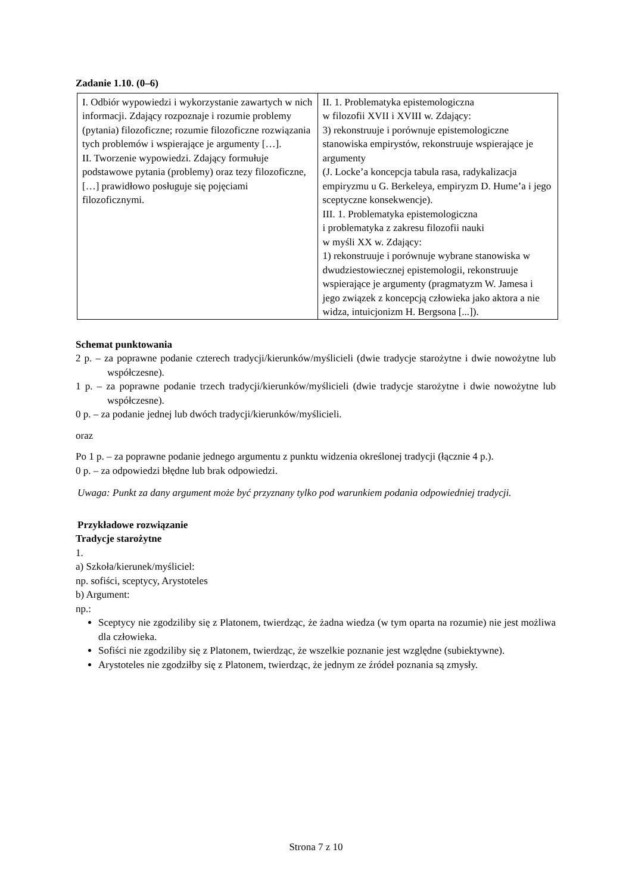Zadanie 1.10. (0–6)
| I. Odbiór wypowiedzi i wykorzystanie zawartych w nich informacji. Zdający rozpoznaje i rozumie problemy (pytania) filozoficzne; rozumie filozoficzne rozwiązania tych problemów i wspierające je argumenty […]. II. Tworzenie wypowiedzi. Zdający formułuje podstawowe pytania (problemy) oraz tezy filozoficzne, […] prawidłowo posługuje się pojęciami filozoficznymi. | II. 1. Problematyka epistemologiczna w filozofii XVII i XVIII w. Zdający: 3) rekonstruuje i porównuje epistemologiczne stanowiska empirystów, rekonstruuje wspierające je argumenty (J. Locke’a koncepcja tabula rasa, radykalizacja empiryzmu u G. Berkeleya, empiryzm D. Hume’a i jego sceptyczne konsekwencje). III. 1. Problematyka epistemologiczna i problematyka z zakresu filozofii nauki w myśli XX w. Zdający: 1) rekonstruuje i porównuje wybrane stanowiska w dwudziestowiecznej epistemologii, rekonstruuje wspierające je argumenty (pragmatyzm W. Jamesa i jego związek z koncepcją człowieka jako aktora a nie widza, intuicjonizm H. Bergsona [...]). |
Schemat punktowania
2 p. – za poprawne podanie czterech tradycji/kierunków/myślicieli (dwie tradycje starożytne i dwie nowożytne lub współczesne).
1 p. – za poprawne podanie trzech tradycji/kierunków/myślicieli (dwie tradycje starożytne i dwie nowożytne lub współczesne).
0 p. – za podanie jednej lub dwóch tradycji/kierunków/myślicieli.
oraz
Po 1 p. – za poprawne podanie jednego argumentu z punktu widzenia określonej tradycji (łącznie 4 p.).
0 p. – za odpowiedzi błędne lub brak odpowiedzi.
Uwaga: Punkt za dany argument może być przyznany tylko pod warunkiem podania odpowiedniej tradycji.
Przykładowe rozwiązanie
Tradycje starożytne
1.
a) Szkoła/kierunek/myśliciel:
np. sofiści, sceptycy, Arystoteles
b) Argument:
np.:
Sceptycy nie zgodziliby się z Platonem, twierdząc, że żadna wiedza (w tym oparta na rozumie) nie jest możliwa dla człowieka.
Sofiści nie zgodziliby się z Platonem, twierdząc, że wszelkie poznanie jest względne (subiektywne).
Arystoteles nie zgodziłby się z Platonem, twierdząc, że jednym ze źródeł poznania są zmysły.
Strona 7 z 10